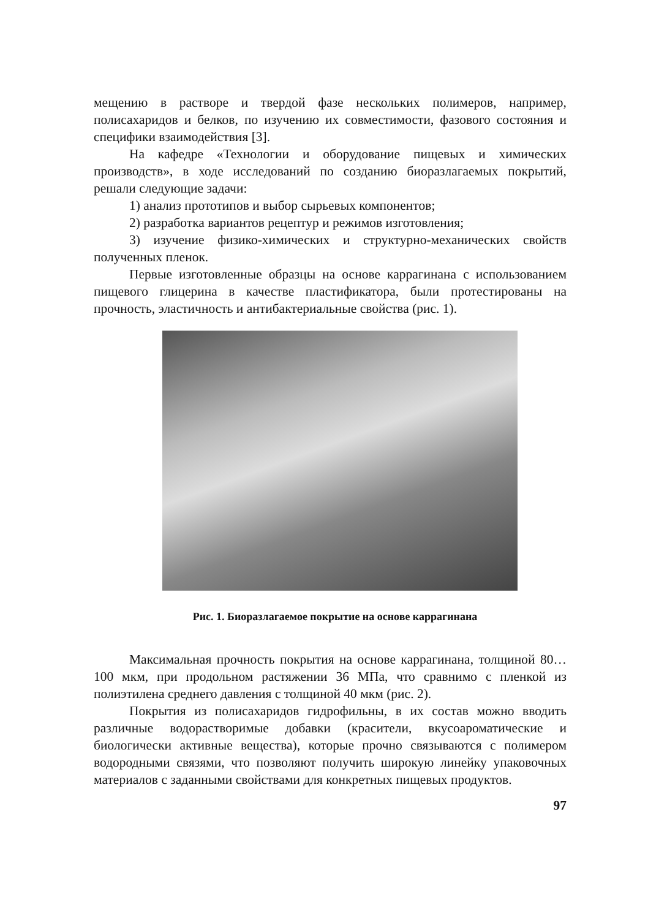мещению в растворе и твердой фазе нескольких полимеров, например, полисахаридов и белков, по изучению их совместимости, фазового состояния и специфики взаимодействия [3].
На кафедре «Технологии и оборудование пищевых и химических производств», в ходе исследований по созданию биоразлагаемых покрытий, решали следующие задачи:
1) анализ прототипов и выбор сырьевых компонентов;
2) разработка вариантов рецептур и режимов изготовления;
3) изучение физико-химических и структурно-механических свойств полученных пленок.
Первые изготовленные образцы на основе каррагинана с использованием пищевого глицерина в качестве пластификатора, были протестированы на прочность, эластичность и антибактериальные свойства (рис. 1).
Рис. 1. Биоразлагаемое покрытие на основе каррагинана
Максимальная прочность покрытия на основе каррагинана, толщиной 80…100 мкм, при продольном растяжении 36 МПа, что сравнимо с пленкой из полиэтилена среднего давления с толщиной 40 мкм (рис. 2).
Покрытия из полисахаридов гидрофильны, в их состав можно вводить различные водорастворимые добавки (красители, вкусоароматические и биологически активные вещества), которые прочно связываются с полимером водородными связями, что позволяют получить широкую линейку упаковочных материалов с заданными свойствами для конкретных пищевых продуктов.
97